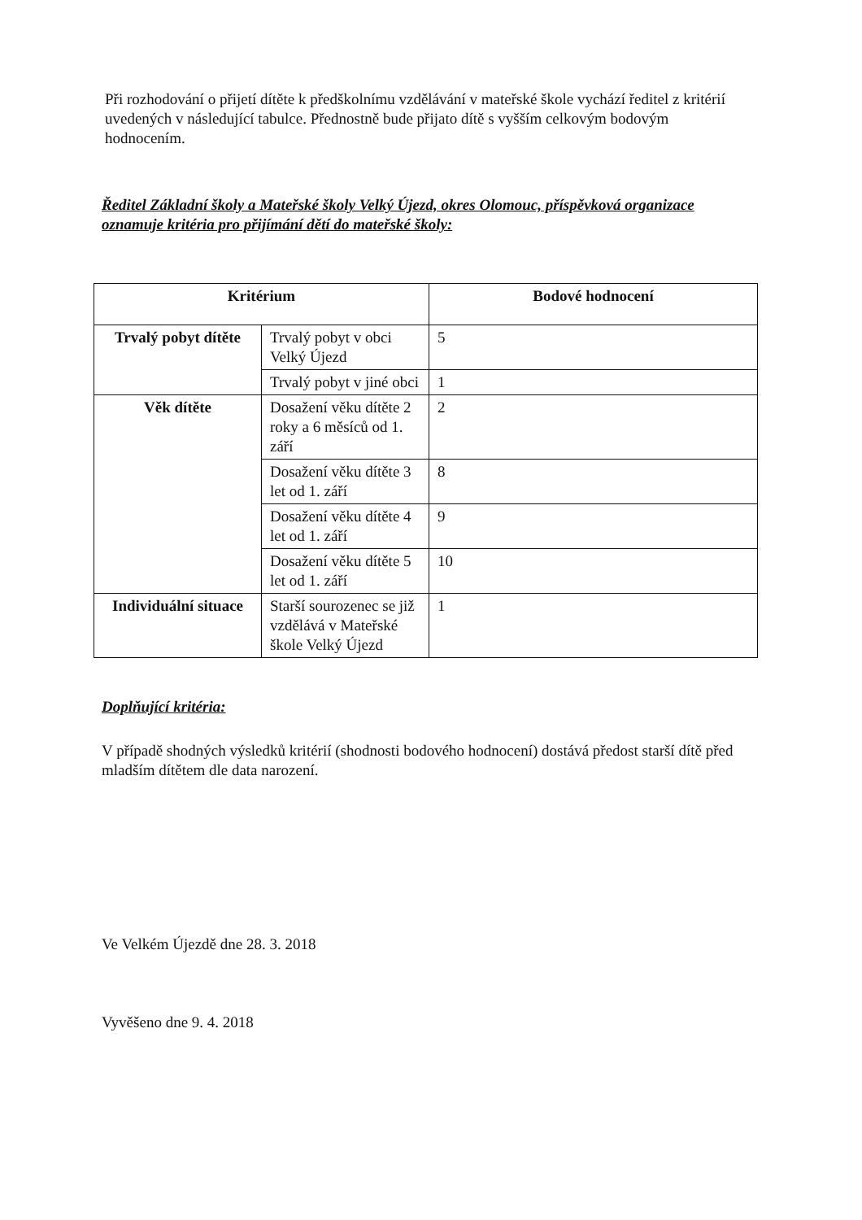Při rozhodování o přijetí dítěte k předškolnímu vzdělávání v mateřské škole vychází ředitel z kritérií uvedených v následující tabulce. Přednostně bude přijato dítě s vyšším celkovým bodovým hodnocením.
Ředitel Základní školy a Mateřské školy Velký Újezd, okres Olomouc, příspěvková organizace oznamuje kritéria pro přijímání dětí do mateřské školy:
| Kritérium | | Bodové hodnocení |
| --- | --- | --- |
| Trvalý pobyt dítěte | Trvalý pobyt v obci Velký Újezd | 5 |
| | Trvalý pobyt v jiné obci | 1 |
| Věk dítěte | Dosažení věku dítěte 2 roky a 6 měsíců od 1. září | 2 |
| | Dosažení věku dítěte 3 let od 1. září | 8 |
| | Dosažení věku dítěte 4 let od 1. září | 9 |
| | Dosažení věku dítěte 5 let od 1. září | 10 |
| Individuální situace | Starší sourozenec se již vzdělává v Mateřské škole Velký Újezd | 1 |
Doplňující kritéria:
V případě shodných výsledků kritérií (shodnosti bodového hodnocení) dostává předost starší dítě před mladším dítětem dle data narození.
Ve Velkém Újezdě dne 28. 3. 2018
Vyvěšeno dne 9. 4. 2018